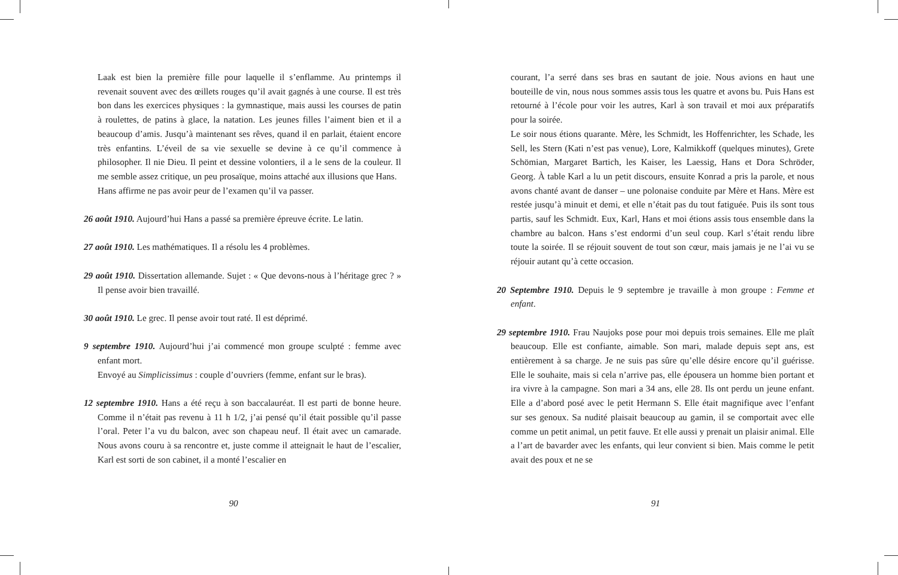Laak est bien la première fille pour laquelle il s’enflamme. Au printemps il revenait souvent avec des œillets rouges qu’il avait gagnés à une course. Il est très bon dans les exercices physiques : la gymnastique, mais aussi les courses de patin à roulettes, de patins à glace, la natation. Les jeunes filles l’aiment bien et il a beaucoup d’amis. Jusqu’à maintenant ses rêves, quand il en parlait, étaient encore très enfantins. L’éveil de sa vie sexuelle se devine à ce qu’il commence à philosopher. Il nie Dieu. Il peint et dessine volontiers, il a le sens de la couleur. Il me semble assez critique, un peu prosaïque, moins attaché aux illusions que Hans.
Hans affirme ne pas avoir peur de l’examen qu’il va passer.
26 août 1910. Aujourd’hui Hans a passé sa première épreuve écrite. Le latin.
27 août 1910. Les mathématiques. Il a résolu les 4 problèmes.
29 août 1910. Dissertation allemande. Sujet : « Que devons-nous à l’héritage grec ? » Il pense avoir bien travaillé.
30 août 1910. Le grec. Il pense avoir tout raté. Il est déprimé.
9 septembre 1910. Aujourd’hui j’ai commencé mon groupe sculpté : femme avec enfant mort.
Envoyé au Simplicissimus : couple d’ouvriers (femme, enfant sur le bras).
12 septembre 1910. Hans a été reçu à son baccalauréat. Il est parti de bonne heure. Comme il n’était pas revenu à 11 h 1/2, j’ai pensé qu’il était possible qu’il passe l’oral. Peter l’a vu du balcon, avec son chapeau neuf. Il était avec un camarade. Nous avons couru à sa rencontre et, juste comme il atteignait le haut de l’escalier, Karl est sorti de son cabinet, il a monté l’escalier en
90
courant, l’a serré dans ses bras en sautant de joie. Nous avions en haut une bouteille de vin, nous nous sommes assis tous les quatre et avons bu. Puis Hans est retourné à l’école pour voir les autres, Karl à son travail et moi aux préparatifs pour la soirée.
Le soir nous étions quarante. Mère, les Schmidt, les Hoffenrichter, les Schade, les Sell, les Stern (Kati n’est pas venue), Lore, Kalmikkoff (quelques minutes), Grete Schömian, Margaret Bartich, les Kaiser, les Laessig, Hans et Dora Schröder, Georg. À table Karl a lu un petit discours, ensuite Konrad a pris la parole, et nous avons chanté avant de danser – une polonaise conduite par Mère et Hans. Mère est restée jusqu’à minuit et demi, et elle n’était pas du tout fatiguée. Puis ils sont tous partis, sauf les Schmidt. Eux, Karl, Hans et moi étions assis tous ensemble dans la chambre au balcon. Hans s’est endormi d’un seul coup. Karl s’était rendu libre toute la soirée. Il se réjouit souvent de tout son cœur, mais jamais je ne l’ai vu se réjouir autant qu’à cette occasion.
20 Septembre 1910. Depuis le 9 septembre je travaille à mon groupe : Femme et enfant.
29 septembre 1910. Frau Naujoks pose pour moi depuis trois semaines. Elle me plaît beaucoup. Elle est confiante, aimable. Son mari, malade depuis sept ans, est entièrement à sa charge. Je ne suis pas sûre qu’elle désire encore qu’il guérisse. Elle le souhaite, mais si cela n’arrive pas, elle épousera un homme bien portant et ira vivre à la campagne. Son mari a 34 ans, elle 28. Ils ont perdu un jeune enfant. Elle a d’abord posé avec le petit Hermann S. Elle était magnifique avec l’enfant sur ses genoux. Sa nudité plaisait beaucoup au gamin, il se comportait avec elle comme un petit animal, un petit fauve. Et elle aussi y prenait un plaisir animal. Elle a l’art de bavarder avec les enfants, qui leur convient si bien. Mais comme le petit avait des poux et ne se
91